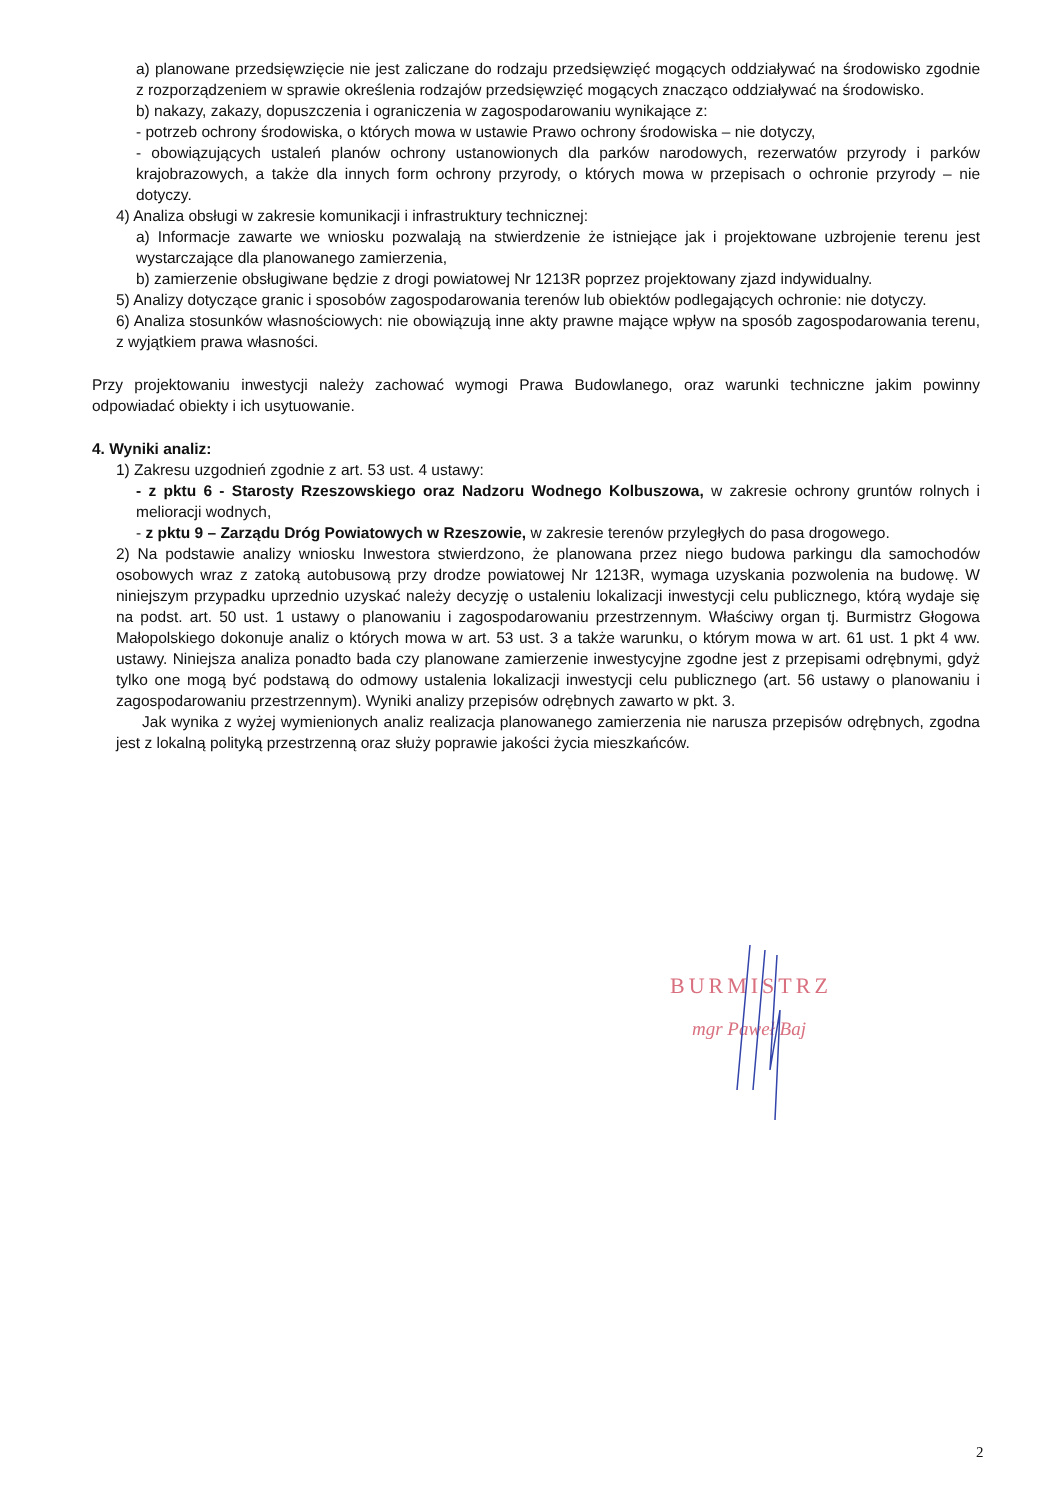a) planowane przedsięwzięcie nie jest zaliczane do rodzaju przedsięwzięć mogących oddziaływać na środowisko zgodnie z rozporządzeniem w sprawie określenia rodzajów przedsięwzięć mogących znacząco oddziaływać na środowisko.
b) nakazy, zakazy, dopuszczenia i ograniczenia w zagospodarowaniu wynikające z:
- potrzeb ochrony środowiska, o których mowa w ustawie Prawo ochrony środowiska – nie dotyczy,
- obowiązujących ustaleń planów ochrony ustanowionych dla parków narodowych, rezerwatów przyrody i parków krajobrazowych, a także dla innych form ochrony przyrody, o których mowa w przepisach o ochronie przyrody – nie dotyczy.
4) Analiza obsługi w zakresie komunikacji i infrastruktury technicznej:
a) Informacje zawarte we wniosku pozwalają na stwierdzenie że istniejące jak i projektowane uzbrojenie terenu jest wystarczające dla planowanego zamierzenia,
b) zamierzenie obsługiwane będzie z drogi powiatowej Nr 1213R poprzez projektowany zjazd indywidualny.
5) Analizy dotyczące granic i sposobów zagospodarowania terenów lub obiektów podlegających ochronie: nie dotyczy.
6) Analiza stosunków własnościowych: nie obowiązują inne akty prawne mające wpływ na sposób zagospodarowania terenu, z wyjątkiem prawa własności.
Przy projektowaniu inwestycji należy zachować wymogi Prawa Budowlanego, oraz warunki techniczne jakim powinny odpowiadać obiekty i ich usytuowanie.
4. Wyniki analiz:
1) Zakresu uzgodnień zgodnie z art. 53 ust. 4 ustawy:
- z pktu 6 - Starosty Rzeszowskiego oraz Nadzoru Wodnego Kolbuszowa, w zakresie ochrony gruntów rolnych i melioracji wodnych,
- z pktu 9 – Zarządu Dróg Powiatowych w Rzeszowie, w zakresie terenów przyległych do pasa drogowego.
2) Na podstawie analizy wniosku Inwestora stwierdzono, że planowana przez niego budowa parkingu dla samochodów osobowych wraz z zatoką autobusową przy drodze powiatowej Nr 1213R, wymaga uzyskania pozwolenia na budowę. W niniejszym przypadku uprzednio uzyskać należy decyzję o ustaleniu lokalizacji inwestycji celu publicznego, którą wydaje się na podst. art. 50 ust. 1 ustawy o planowaniu i zagospodarowaniu przestrzennym. Właściwy organ tj. Burmistrz Głogowa Małopolskiego dokonuje analiz o których mowa w art. 53 ust. 3 a także warunku, o którym mowa w art. 61 ust. 1 pkt 4 ww. ustawy. Niniejsza analiza ponadto bada czy planowane zamierzenie inwestycyjne zgodne jest z przepisami odrębnymi, gdyż tylko one mogą być podstawą do odmowy ustalenia lokalizacji inwestycji celu publicznego (art. 56 ustawy o planowaniu i zagospodarowaniu przestrzennym). Wyniki analizy przepisów odrębnych zawarto w pkt. 3.
Jak wynika z wyżej wymienionych analiz realizacja planowanego zamierzenia nie narusza przepisów odrębnych, zgodna jest z lokalną polityką przestrzenną oraz służy poprawie jakości życia mieszkańców.
BURMISTRZ
mgr Paweł Baj
2